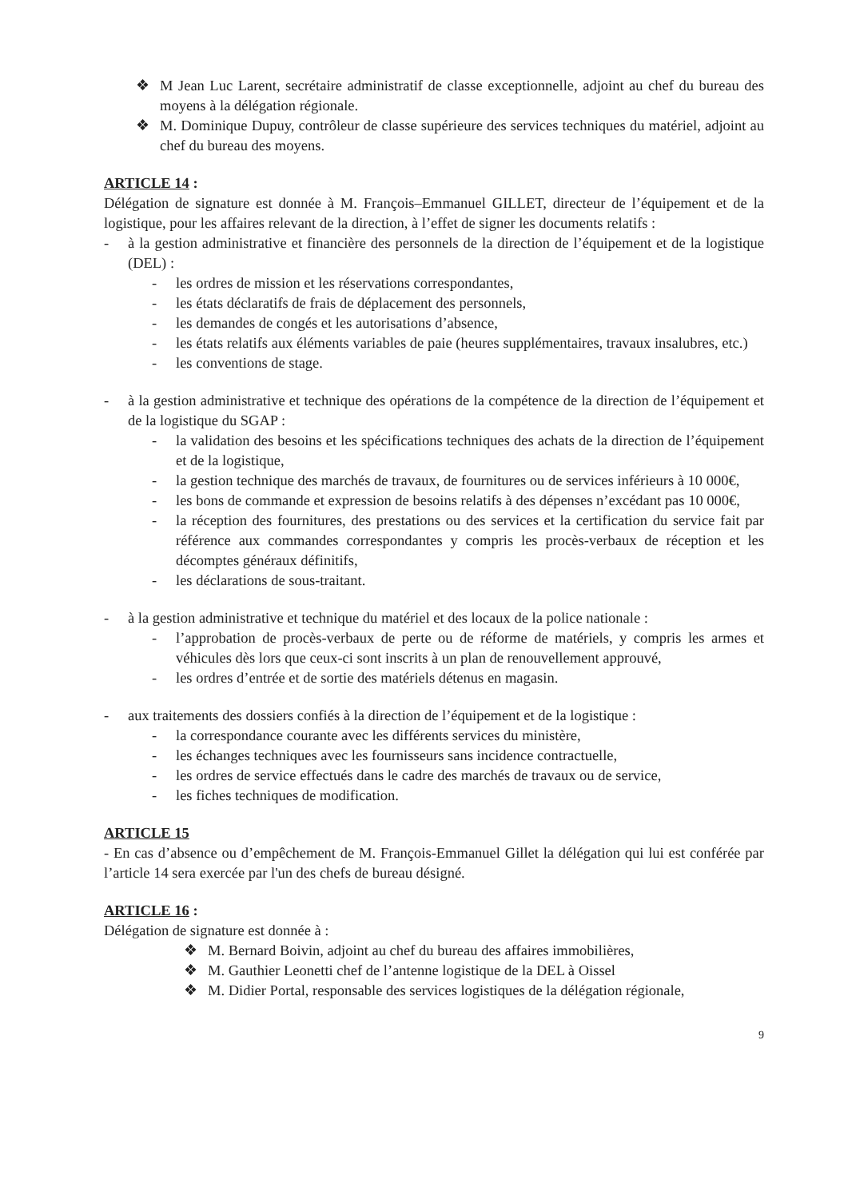❖ M Jean Luc Larent, secrétaire administratif de classe exceptionnelle, adjoint au chef du bureau des moyens à la délégation régionale.
❖ M. Dominique Dupuy, contrôleur de classe supérieure des services techniques du matériel, adjoint au chef du bureau des moyens.
ARTICLE 14 :
Délégation de signature est donnée à M. François–Emmanuel GILLET, directeur de l’équipement et de la logistique, pour les affaires relevant de la direction, à l’effet de signer les documents relatifs :
- à la gestion administrative et financière des personnels de la direction de l’équipement et de la logistique (DEL) :
- les ordres de mission et les réservations correspondantes,
- les états déclaratifs de frais de déplacement des personnels,
- les demandes de congés et les autorisations d’absence,
- les états relatifs aux éléments variables de paie (heures supplémentaires, travaux insalubres, etc.)
- les conventions de stage.
- à la gestion administrative et technique des opérations de la compétence de la direction de l’équipement et de la logistique du SGAP :
- la validation des besoins et les spécifications techniques des achats de la direction de l’équipement et de la logistique,
- la gestion technique des marchés de travaux, de fournitures ou de services inférieurs à 10 000€,
- les bons de commande et expression de besoins relatifs à des dépenses n’excédant pas 10 000€,
- la réception des fournitures, des prestations ou des services et la certification du service fait par référence aux commandes correspondantes y compris les procès-verbaux de réception et les décomptes généraux définitifs,
- les déclarations de sous-traitant.
- à la gestion administrative et technique du matériel et des locaux de la police nationale :
- l’approbation de procès-verbaux de perte ou de réforme de matériels, y compris les armes et véhicules dès lors que ceux-ci sont inscrits à un plan de renouvellement approuvé,
- les ordres d’entrée et de sortie des matériels détenus en magasin.
- aux traitements des dossiers confiés à la direction de l’équipement et de la logistique :
- la correspondance courante avec les différents services du ministère,
- les échanges techniques avec les fournisseurs sans incidence contractuelle,
- les ordres de service effectués dans le cadre des marchés de travaux ou de service,
- les fiches techniques de modification.
ARTICLE 15
- En cas d’absence ou d’empêchement de M. François-Emmanuel Gillet la délégation qui lui est conférée par l’article 14 sera exercée par l'un des chefs de bureau désigné.
ARTICLE 16 :
Délégation de signature est donnée à :
❖ M. Bernard Boivin, adjoint au chef du bureau des affaires immobilières,
❖ M. Gauthier Leonetti chef de l’antenne logistique de la DEL à Oissel
❖ M. Didier Portal, responsable des services logistiques de la délégation régionale,
9